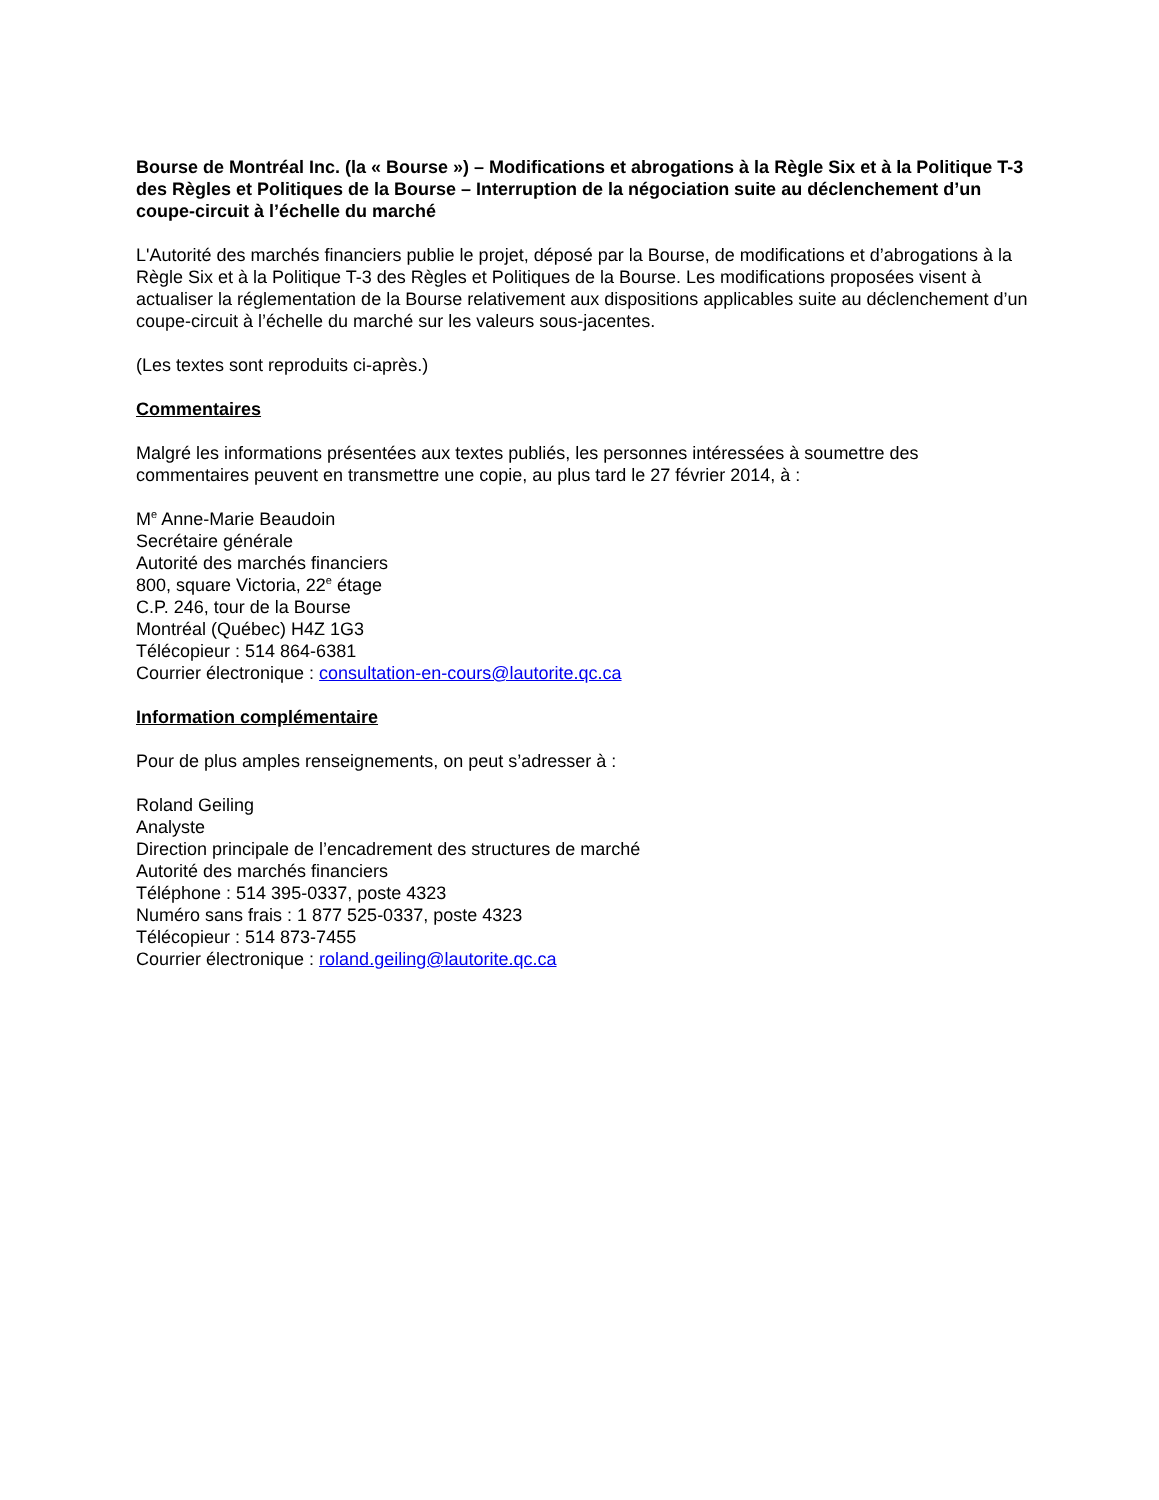Bourse de Montréal Inc. (la « Bourse ») – Modifications et abrogations à la Règle Six et à la Politique T-3 des Règles et Politiques de la Bourse – Interruption de la négociation suite au déclenchement d’un coupe-circuit à l’échelle du marché
L'Autorité des marchés financiers publie le projet, déposé par la Bourse, de modifications et d’abrogations à la Règle Six et à la Politique T-3 des Règles et Politiques de la Bourse. Les modifications proposées visent à actualiser la réglementation de la Bourse relativement aux dispositions applicables suite au déclenchement d’un coupe-circuit à l’échelle du marché sur les valeurs sous-jacentes.
(Les textes sont reproduits ci-après.)
Commentaires
Malgré les informations présentées aux textes publiés, les personnes intéressées à soumettre des commentaires peuvent en transmettre une copie, au plus tard le 27 février 2014, à :
M<sup>e</sup> Anne-Marie Beaudoin
Secrétaire générale
Autorité des marchés financiers
800, square Victoria, 22<sup>e</sup> étage
C.P. 246, tour de la Bourse
Montréal (Québec) H4Z 1G3
Télécopieur : 514 864-6381
Courrier électronique : consultation-en-cours@lautorite.qc.ca
Information complémentaire
Pour de plus amples renseignements, on peut s’adresser à :
Roland Geiling
Analyste
Direction principale de l’encadrement des structures de marché
Autorité des marchés financiers
Téléphone : 514 395-0337, poste 4323
Numéro sans frais : 1 877 525-0337, poste 4323
Télécopieur : 514 873-7455
Courrier électronique : roland.geiling@lautorite.qc.ca